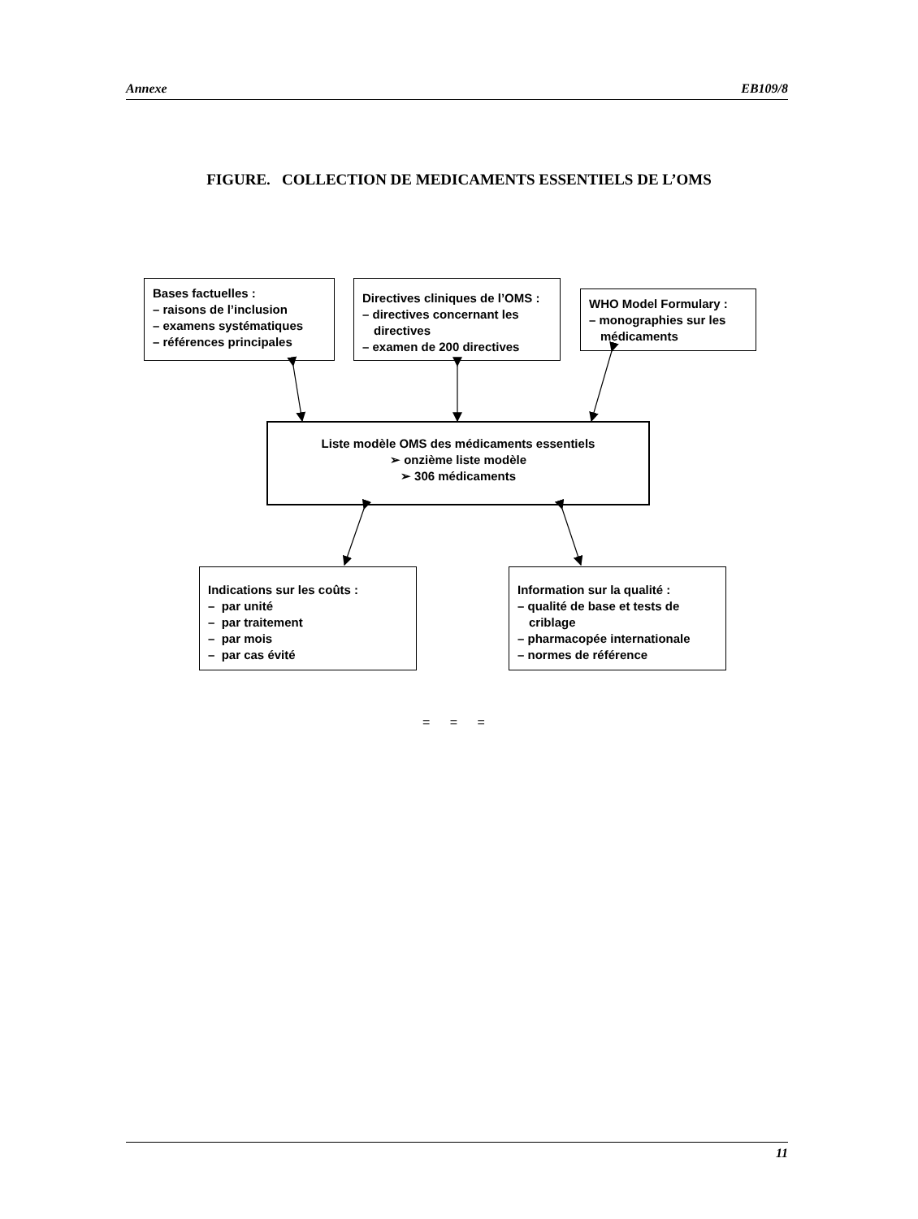Annexe EB109/8
FIGURE. COLLECTION DE MEDICAMENTS ESSENTIELS DE L’OMS
Bases factuelles :
– raisons de l’inclusion
– examens systématiques
– références principales
Directives cliniques de l’OMS :
– directives concernant les directives
– examen de 200 directives
WHO Model Formulary :
– monographies sur les médicaments
Liste modèle OMS des médicaments essentiels
➢ onzième liste modèle
➢ 306 médicaments
Indications sur les coûts :
– par unité
– par traitement
– par mois
– par cas évité
Information sur la qualité :
– qualité de base et tests de criblage
– pharmacopée internationale
– normes de référence
= = =
11